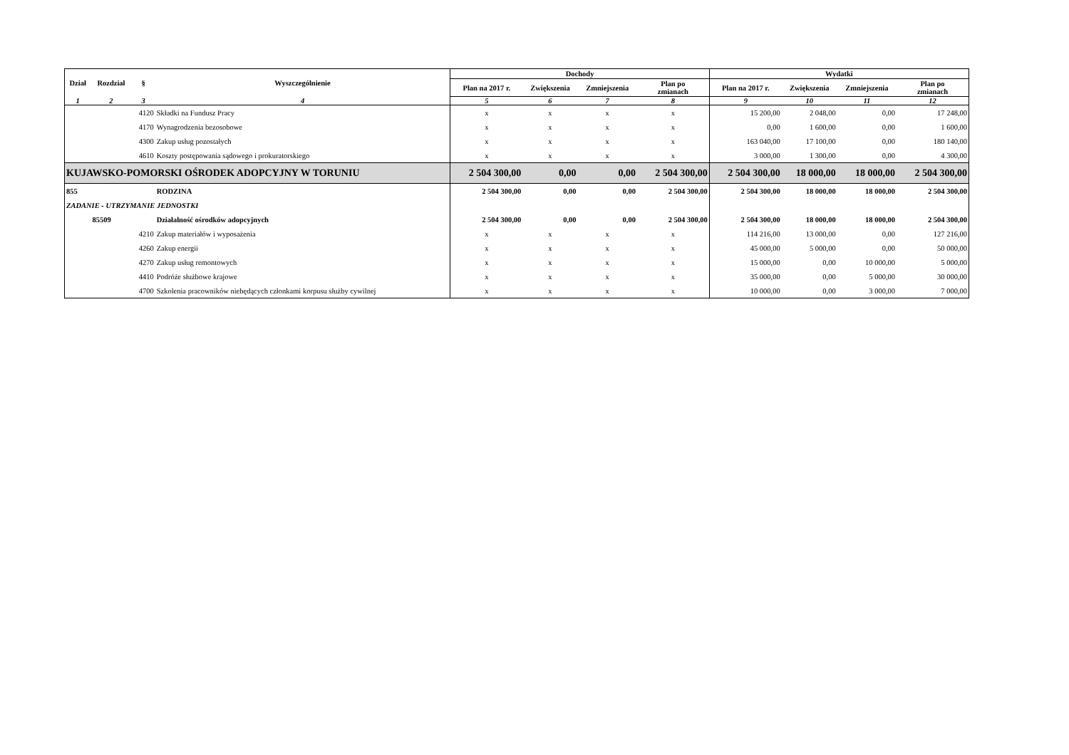| Dział | Rozdział | § | Wyszczególnienie | Dochody | | | | Wydatki | | | |
| --- | --- | --- | --- | --- | --- | --- | --- | --- | --- | --- | --- |
| | | | | Plan na 2017 r. | Zwiększenia | Zmniejszenia | Plan po zmianach | Plan na 2017 r. | Zwiększenia | Zmniejszenia | Plan po zmianach |
| 1 | 2 | 3 | 4 | 5 | 6 | 7 | 8 | 9 | 10 | 11 | 12 |
| | | 4120 | Składki na Fundusz Pracy | x | x | x | x | 15 200,00 | 2 048,00 | 0,00 | 17 248,00 |
| | | 4170 | Wynagrodzenia bezosobowe | x | x | x | x | 0,00 | 1 600,00 | 0,00 | 1 600,00 |
| | | 4300 | Zakup usług pozostałych | x | x | x | x | 163 040,00 | 17 100,00 | 0,00 | 180 140,00 |
| | | 4610 | Koszty postępowania sądowego i prokuratorskiego | x | x | x | x | 3 000,00 | 1 300,00 | 0,00 | 4 300,00 |
| KUJAWSKO-POMORSKI OŚRODEK ADOPCYJNY W TORUNIU | | | | 2 504 300,00 | 0,00 | 0,00 | 2 504 300,00 | 2 504 300,00 | 18 000,00 | 18 000,00 | 2 504 300,00 |
| 855 | | | RODZINA | 2 504 300,00 | 0,00 | 0,00 | 2 504 300,00 | 2 504 300,00 | 18 000,00 | 18 000,00 | 2 504 300,00 |
| ZADANIE - UTRZYMANIE JEDNOSTKI | | | | | | | | | | | |
| | 85509 | | Działalność ośrodków adopcyjnych | 2 504 300,00 | 0,00 | 0,00 | 2 504 300,00 | 2 504 300,00 | 18 000,00 | 18 000,00 | 2 504 300,00 |
| | | 4210 | Zakup materiałów i wyposażenia | x | x | x | x | 114 216,00 | 13 000,00 | 0,00 | 127 216,00 |
| | | 4260 | Zakup energii | x | x | x | x | 45 000,00 | 5 000,00 | 0,00 | 50 000,00 |
| | | 4270 | Zakup usług remontowych | x | x | x | x | 15 000,00 | 0,00 | 10 000,00 | 5 000,00 |
| | | 4410 | Podróże służbowe krajowe | x | x | x | x | 35 000,00 | 0,00 | 5 000,00 | 30 000,00 |
| | | 4700 | Szkolenia pracowników niebędących członkami korpusu służby cywilnej | x | x | x | x | 10 000,00 | 0,00 | 3 000,00 | 7 000,00 |